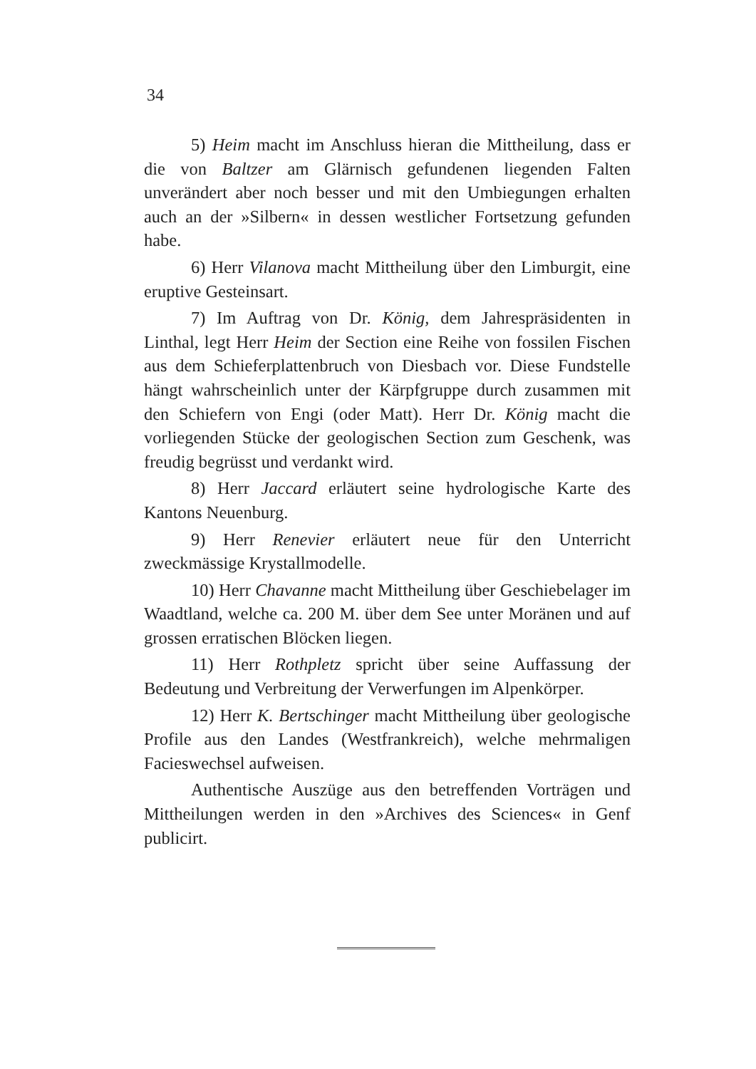34
5) Heim macht im Anschluss hieran die Mittheilung, dass er die von Baltzer am Glärnisch gefundenen liegenden Falten unverändert aber noch besser und mit den Umbiegungen erhalten auch an der »Silbern« in dessen westlicher Fortsetzung gefunden habe.
6) Herr Vilanova macht Mittheilung über den Limburgit, eine eruptive Gesteinsart.
7) Im Auftrag von Dr. König, dem Jahrespräsidenten in Linthal, legt Herr Heim der Section eine Reihe von fossilen Fischen aus dem Schieferplattenbruch von Diesbach vor. Diese Fundstelle hängt wahrscheinlich unter der Kärpfgruppe durch zusammen mit den Schiefern von Engi (oder Matt). Herr Dr. König macht die vorliegenden Stücke der geologischen Section zum Geschenk, was freudig begrüsst und verdankt wird.
8) Herr Jaccard erläutert seine hydrologische Karte des Kantons Neuenburg.
9) Herr Renevier erläutert neue für den Unterricht zweckmässige Krystallmodelle.
10) Herr Chavanne macht Mittheilung über Geschiebelager im Waadtland, welche ca. 200 M. über dem See unter Moränen und auf grossen erratischen Blöcken liegen.
11) Herr Rothpletz spricht über seine Auffassung der Bedeutung und Verbreitung der Verwerfungen im Alpenkörper.
12) Herr K. Bertschinger macht Mittheilung über geologische Profile aus den Landes (Westfrankreich), welche mehrmaligen Facieswechsel aufweisen.
Authentische Auszüge aus den betreffenden Vorträgen und Mittheilungen werden in den »Archives des Sciences« in Genf publicirt.